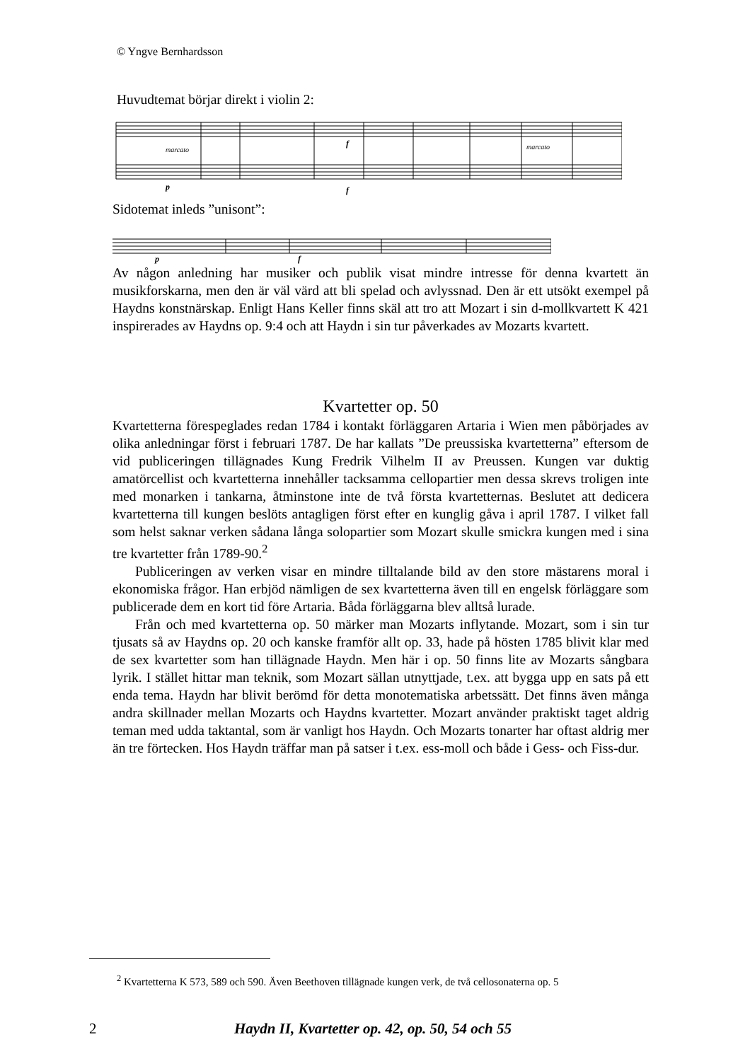© Yngve Bernhardsson
Huvudtemat börjar direkt i violin 2:
marcato
marcato
p
f
f
Sidotemat inleds ”unisont”:
p
f
Av någon anledning har musiker och publik visat mindre intresse för denna kvartett än musikforskarna, men den är väl värd att bli spelad och avlyssnad. Den är ett utsökt exempel på Haydns konstnärskap. Enligt Hans Keller finns skäl att tro att Mozart i sin d-mollkvartett K 421 inspirerades av Haydns op. 9:4 och att Haydn i sin tur påverkades av Mozarts kvartett.
Kvartetter op. 50
Kvartetterna förespeglades redan 1784 i kontakt förläggaren Artaria i Wien men påbörjades av olika anledningar först i februari 1787. De har kallats ”De preussiska kvartetterna” eftersom de vid publiceringen tillägnades Kung Fredrik Vilhelm II av Preussen. Kungen var duktig amatörcellist och kvartetterna innehåller tacksamma cellopartier men dessa skrevs troligen inte med monarken i tankarna, åtminstone inte de två första kvartetternas. Beslutet att dedicera kvartetterna till kungen beslöts antagligen först efter en kunglig gåva i april 1787. I vilket fall som helst saknar verken sådana långa solopartier som Mozart skulle smickra kungen med i sina tre kvartetter från 1789-90.<sup>2</sup>
Publiceringen av verken visar en mindre tilltalande bild av den store mästarens moral i ekonomiska frågor. Han erbjöd nämligen de sex kvartetterna även till en engelsk förläggare som publicerade dem en kort tid före Artaria. Båda förläggarna blev alltså lurade.
Från och med kvartetterna op. 50 märker man Mozarts inflytande. Mozart, som i sin tur tjusats så av Haydns op. 20 och kanske framför allt op. 33, hade på hösten 1785 blivit klar med de sex kvartetter som han tillägnade Haydn. Men här i op. 50 finns lite av Mozarts sångbara lyrik. I stället hittar man teknik, som Mozart sällan utnyttjade, t.ex. att bygga upp en sats på ett enda tema. Haydn har blivit berömd för detta monotematiska arbetssätt. Det finns även många andra skillnader mellan Mozarts och Haydns kvartetter. Mozart använder praktiskt taget aldrig teman med udda taktantal, som är vanligt hos Haydn. Och Mozarts tonarter har oftast aldrig mer än tre förtecken. Hos Haydn träffar man på satser i t.ex. ess-moll och både i Gess- och Fiss-dur.
<sup>2</sup> Kvartetterna K 573, 589 och 590. Även Beethoven tillägnade kungen verk, de två cellosonaterna op. 5
2 Haydn II, Kvartetter op. 42, op. 50, 54 och 55